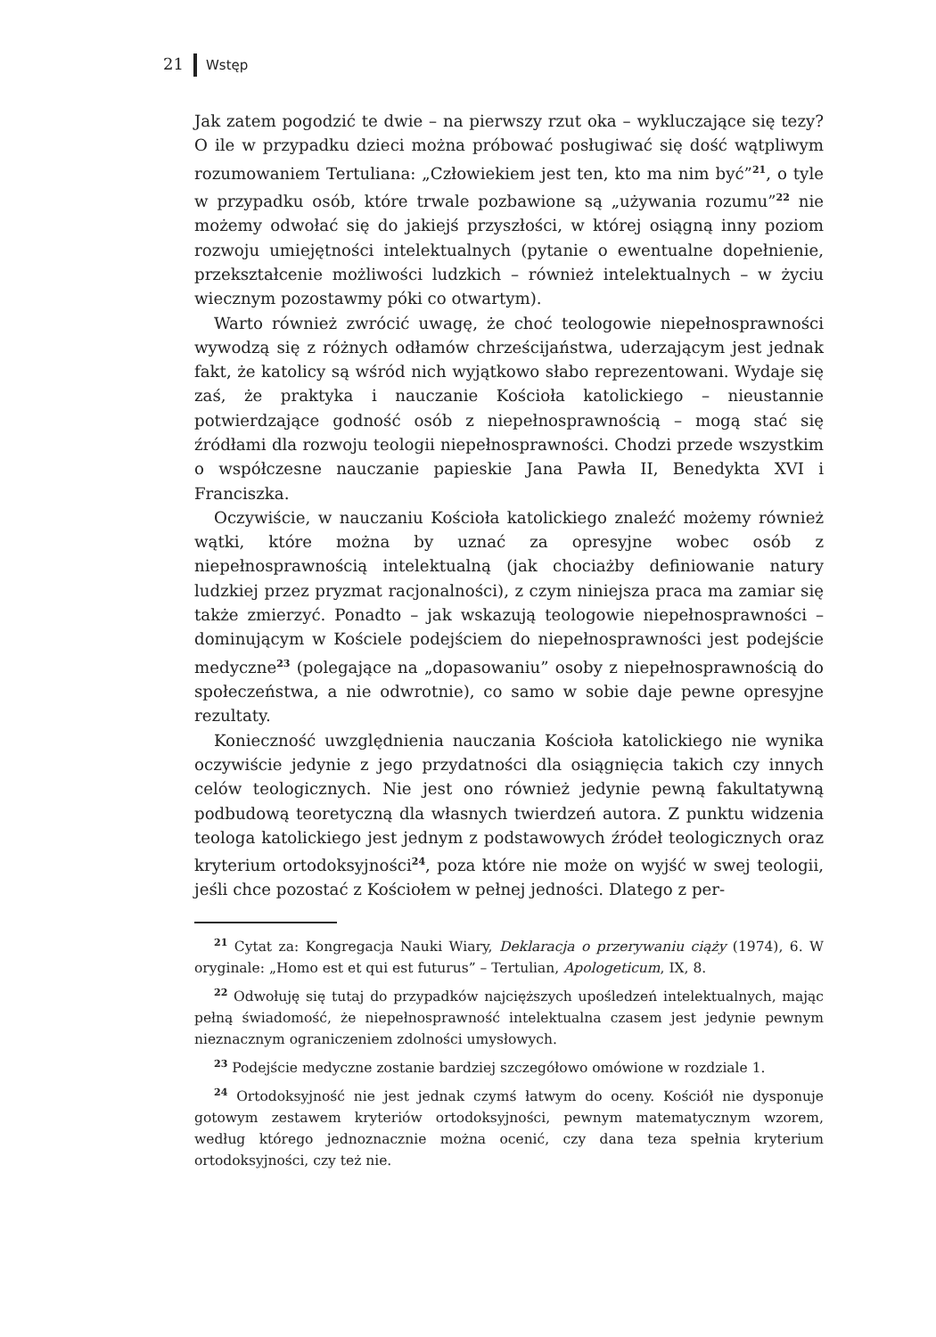21 Wstęp
Jak zatem pogodzić te dwie – na pierwszy rzut oka – wykluczające się tezy? O ile w przypadku dzieci można próbować posługiwać się dość wątpliwym rozumowaniem Tertuliana: „Człowiekiem jest ten, kto ma nim być”<sup>21</sup>, o tyle w przypadku osób, które trwale pozbawione są „używania rozumu”<sup>22</sup> nie możemy odwołać się do jakiejś przyszłości, w której osiągną inny poziom rozwoju umiejętności intelektualnych (pytanie o ewentualne dopełnienie, przekształcenie możliwości ludzkich – również intelektualnych – w życiu wiecznym pozostawmy póki co otwartym).
Warto również zwrócić uwagę, że choć teologowie niepełnosprawności wywodzą się z różnych odłamów chrześcijaństwa, uderzającym jest jednak fakt, że katolicy są wśród nich wyjątkowo słabo reprezentowani. Wydaje się zaś, że praktyka i nauczanie Kościoła katolickiego – nieustannie potwierdzające godność osób z niepełnosprawnością – mogą stać się źródłami dla rozwoju teologii niepełnosprawności. Chodzi przede wszystkim o współczesne nauczanie papieskie Jana Pawła II, Benedykta XVI i Franciszka.
Oczywiście, w nauczaniu Kościoła katolickiego znaleźć możemy również wątki, które można by uznać za opresyjne wobec osób z niepełnosprawnością intelektualną (jak chociażby definiowanie natury ludzkiej przez pryzmat racjonalności), z czym niniejsza praca ma zamiar się także zmierzyć. Ponadto – jak wskazują teologowie niepełnosprawności – dominującym w Kościele podejściem do niepełnosprawności jest podejście medyczne<sup>23</sup> (polegające na „dopasowaniu” osoby z niepełnosprawnością do społeczeństwa, a nie odwrotnie), co samo w sobie daje pewne opresyjne rezultaty.
Konieczność uwzględnienia nauczania Kościoła katolickiego nie wynika oczywiście jedynie z jego przydatności dla osiągnięcia takich czy innych celów teologicznych. Nie jest ono również jedynie pewną fakultatywną podbudową teoretyczną dla własnych twierdzeń autora. Z punktu widzenia teologa katolickiego jest jednym z podstawowych źródeł teologicznych oraz kryterium ortodoksyjności<sup>24</sup>, poza które nie może on wyjść w swej teologii, jeśli chce pozostać z Kościołem w pełnej jedności. Dlatego z per-
<sup>21</sup> Cytat za: Kongregacja Nauki Wiary, Deklaracja o przerywaniu ciąży (1974), 6. W oryginale: „Homo est et qui est futurus” – Tertulian, Apologeticum, IX, 8.
<sup>22</sup> Odwołuję się tutaj do przypadków najcięższych upośledzeń intelektualnych, mając pełną świadomość, że niepełnosprawność intelektualna czasem jest jedynie pewnym nieznacznym ograniczeniem zdolności umysłowych.
<sup>23</sup> Podejście medyczne zostanie bardziej szczegółowo omówione w rozdziale 1.
<sup>24</sup> Ortodoksyjność nie jest jednak czymś łatwym do oceny. Kościół nie dysponuje gotowym zestawem kryteriów ortodoksyjności, pewnym matematycznym wzorem, według którego jednoznacznie można ocenić, czy dana teza spełnia kryterium ortodoksyjności, czy też nie.